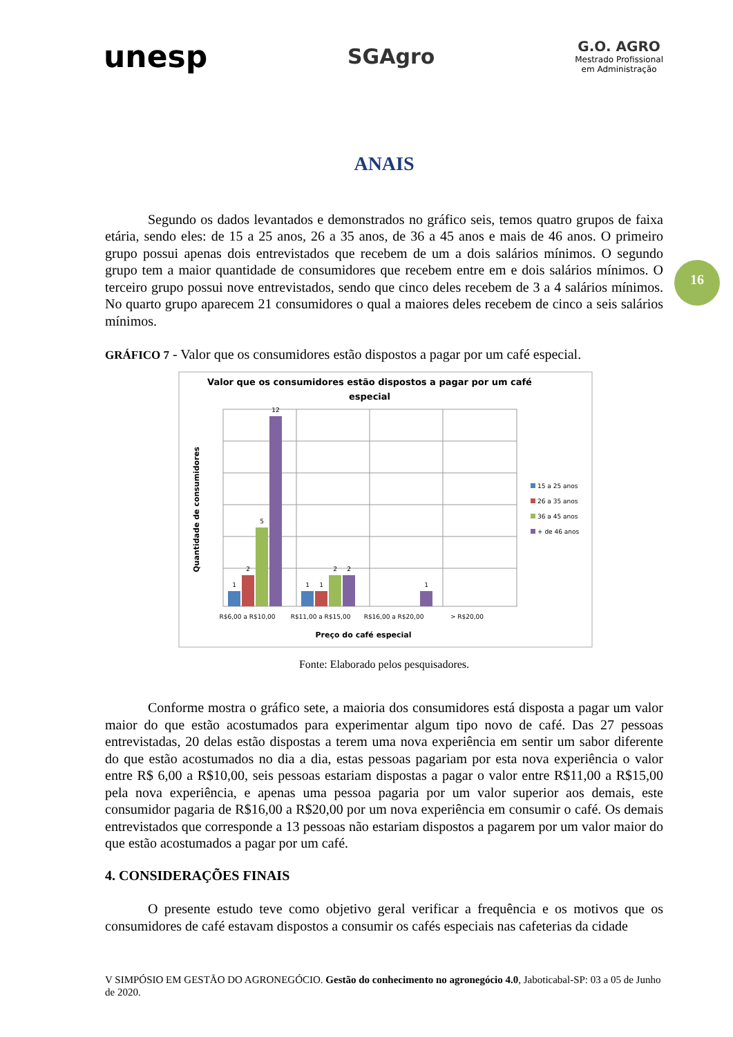unesp
SGAgro
G.O. AGRO
Mestrado Profissional
em Administração
16
ANAIS
Segundo os dados levantados e demonstrados no gráfico seis, temos quatro grupos de faixa etária, sendo eles: de 15 a 25 anos, 26 a 35 anos, de 36 a 45 anos e mais de 46 anos. O primeiro grupo possui apenas dois entrevistados que recebem de um a dois salários mínimos. O segundo grupo tem a maior quantidade de consumidores que recebem entre em e dois salários mínimos. O terceiro grupo possui nove entrevistados, sendo que cinco deles recebem de 3 a 4 salários mínimos. No quarto grupo aparecem 21 consumidores o qual a maiores deles recebem de cinco a seis salários mínimos.
GRÁFICO 7 - Valor que os consumidores estão dispostos a pagar por um café especial.
Valor que os consumidores estão dispostos a pagar por um café
especial
Quantidade de consumidores
1
2
5
12
1
1
2
2
1
R$6,00 a R$10,00
R$11,00 a R$15,00
R$16,00 a R$20,00
> R$20,00
Preço do café especial
15 a 25 anos
26 a 35 anos
36 a 45 anos
+ de 46 anos
Fonte: Elaborado pelos pesquisadores.
Conforme mostra o gráfico sete, a maioria dos consumidores está disposta a pagar um valor maior do que estão acostumados para experimentar algum tipo novo de café. Das 27 pessoas entrevistadas, 20 delas estão dispostas a terem uma nova experiência em sentir um sabor diferente do que estão acostumados no dia a dia, estas pessoas pagariam por esta nova experiência o valor entre R$ 6,00 a R$10,00, seis pessoas estariam dispostas a pagar o valor entre R$11,00 a R$15,00 pela nova experiência, e apenas uma pessoa pagaria por um valor superior aos demais, este consumidor pagaria de R$16,00 a R$20,00 por um nova experiência em consumir o café. Os demais entrevistados que corresponde a 13 pessoas não estariam dispostos a pagarem por um valor maior do que estão acostumados a pagar por um café.
4. CONSIDERAÇÕES FINAIS
O presente estudo teve como objetivo geral verificar a frequência e os motivos que os consumidores de café estavam dispostos a consumir os cafés especiais nas cafeterias da cidade
V SIMPÓSIO EM GESTÃO DO AGRONEGÓCIO. Gestão do conhecimento no agronegócio 4.0, Jaboticabal-SP: 03 a 05 de Junho de 2020.